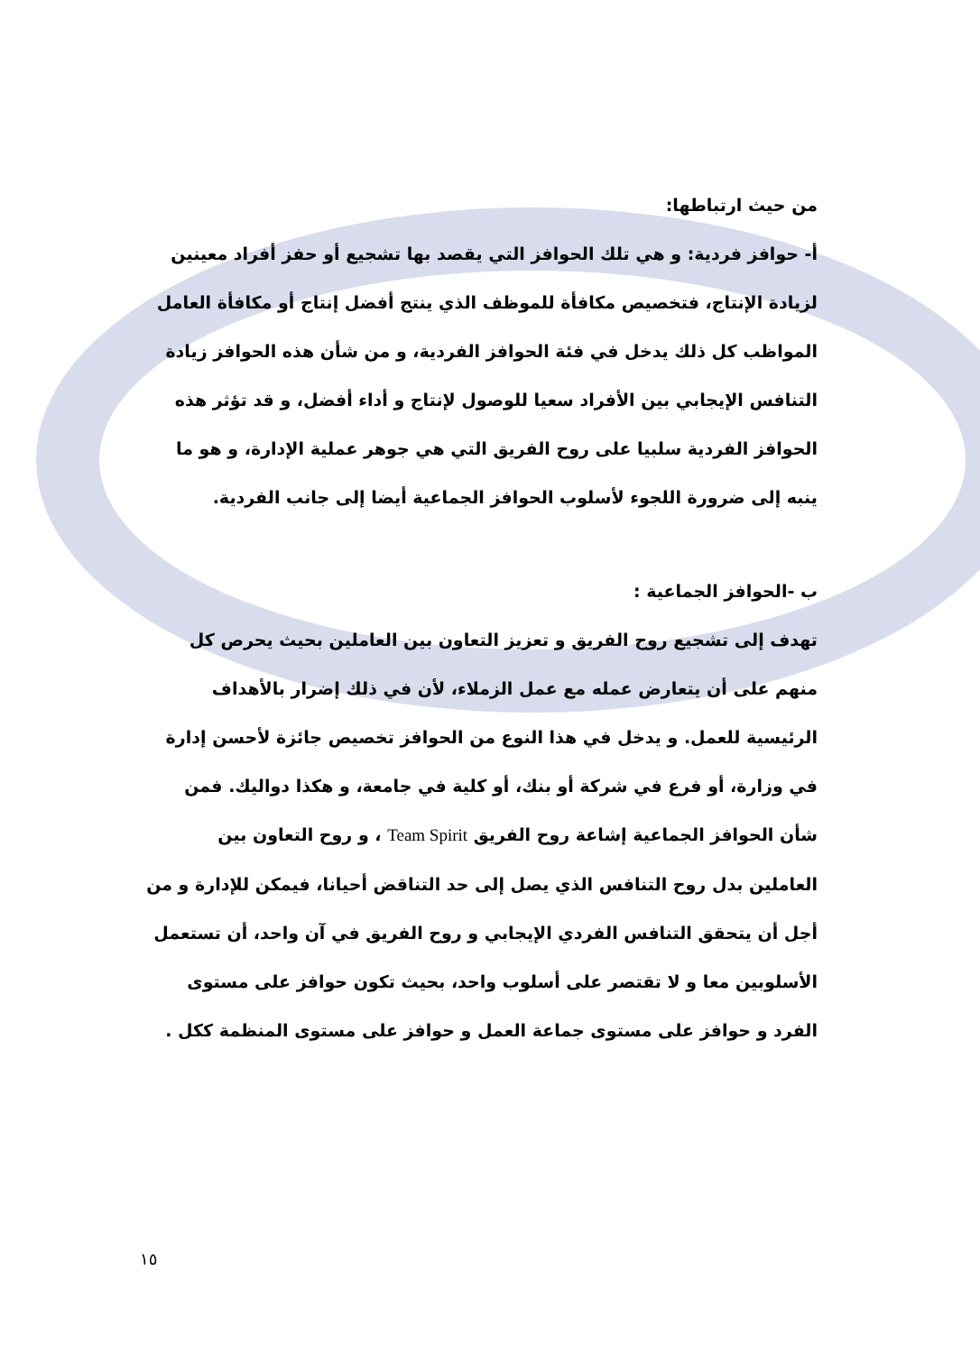من حيث ارتباطها:
أ- حوافز فردية: و هي تلك الحوافز التي يقصد بها تشجيع أو حفز أفراد معينين لزيادة الإنتاج، فتخصيص مكافأة للموظف الذي ينتج أفضل إنتاج أو مكافأة العامل المواظب كل ذلك يدخل في فئة الحوافز الفردية، و من شأن هذه الحوافز زيادة التنافس الإيجابي بين الأفراد سعيا للوصول لإنتاج و أداء أفضل، و قد تؤثر هذه الحوافز الفردية سلبيا على روح الفريق التي هي جوهر عملية الإدارة، و هو ما ينبه إلى ضرورة اللجوء لأسلوب الحوافز الجماعية أيضا إلى جانب الفردية.
ب -الحوافز الجماعية :
تهدف إلى تشجيع روح الفريق و تعزيز التعاون بين العاملين بحيث يحرص كل منهم على أن يتعارض عمله مع عمل الزملاء، لأن في ذلك إضرار بالأهداف الرئيسية للعمل. و يدخل في هذا النوع من الحوافز تخصيص جائزة لأحسن إدارة في وزارة، أو فرع في شركة أو بنك، أو كلية في جامعة، و هكذا دواليك. فمن شأن الحوافز الجماعية إشاعة روح الفريق Team Spirit ، و روح التعاون بين العاملين بدل روح التنافس الذي يصل إلى حد التناقض أحيانا، فيمكن للإدارة و من أجل أن يتحقق التنافس الفردي الإيجابي و روح الفريق في آن واحد، أن تستعمل الأسلوبين معا و لا تقتصر على أسلوب واحد، بحيث تكون حوافز على مستوى الفرد و حوافز على مستوى جماعة العمل و حوافز على مستوى المنظمة ككل .
١٥